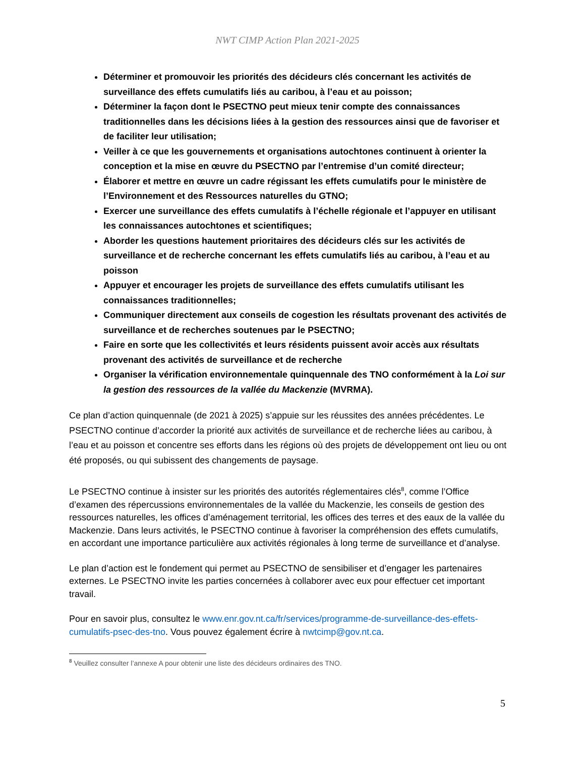NWT CIMP Action Plan 2021-2025
Déterminer et promouvoir les priorités des décideurs clés concernant les activités de surveillance des effets cumulatifs liés au caribou, à l’eau et au poisson;
Déterminer la façon dont le PSECTNO peut mieux tenir compte des connaissances traditionnelles dans les décisions liées à la gestion des ressources ainsi que de favoriser et de faciliter leur utilisation;
Veiller à ce que les gouvernements et organisations autochtones continuent à orienter la conception et la mise en œuvre du PSECTNO par l’entremise d’un comité directeur;
Élaborer et mettre en œuvre un cadre régissant les effets cumulatifs pour le ministère de l’Environnement et des Ressources naturelles du GTNO;
Exercer une surveillance des effets cumulatifs à l’échelle régionale et l’appuyer en utilisant les connaissances autochtones et scientifiques;
Aborder les questions hautement prioritaires des décideurs clés sur les activités de surveillance et de recherche concernant les effets cumulatifs liés au caribou, à l’eau et au poisson
Appuyer et encourager les projets de surveillance des effets cumulatifs utilisant les connaissances traditionnelles;
Communiquer directement aux conseils de cogestion les résultats provenant des activités de surveillance et de recherches soutenues par le PSECTNO;
Faire en sorte que les collectivités et leurs résidents puissent avoir accès aux résultats provenant des activités de surveillance et de recherche
Organiser la vérification environnementale quinquennale des TNO conformément à la Loi sur la gestion des ressources de la vallée du Mackenzie (MVRMA).
Ce plan d’action quinquennale (de 2021 à 2025) s’appuie sur les réussites des années précédentes. Le PSECTNO continue d’accorder la priorité aux activités de surveillance et de recherche liées au caribou, à l’eau et au poisson et concentre ses efforts dans les régions où des projets de développement ont lieu ou ont été proposés, ou qui subissent des changements de paysage.
Le PSECTNO continue à insister sur les priorités des autorités réglementaires clés<sup>8</sup>, comme l’Office d’examen des répercussions environnementales de la vallée du Mackenzie, les conseils de gestion des ressources naturelles, les offices d’aménagement territorial, les offices des terres et des eaux de la vallée du Mackenzie. Dans leurs activités, le PSECTNO continue à favoriser la compréhension des effets cumulatifs, en accordant une importance particulière aux activités régionales à long terme de surveillance et d’analyse.
Le plan d’action est le fondement qui permet au PSECTNO de sensibiliser et d’engager les partenaires externes. Le PSECTNO invite les parties concernées à collaborer avec eux pour effectuer cet important travail.
Pour en savoir plus, consultez le www.enr.gov.nt.ca/fr/services/programme-de-surveillance-des-effets-cumulatifs-psec-des-tno. Vous pouvez également écrire à nwtcimp@gov.nt.ca.
<sup>8</sup> Veuillez consulter l’annexe A pour obtenir une liste des décideurs ordinaires des TNO.
5